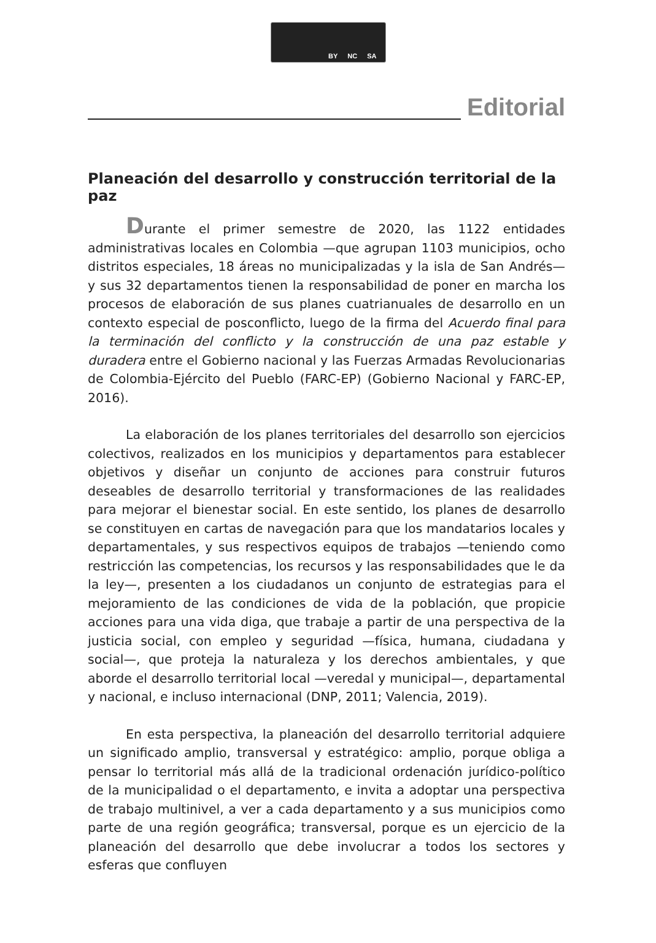BY NC SA
Editorial
Planeación del desarrollo y construcción territorial de la paz
Durante el primer semestre de 2020, las 1122 entidades administrativas locales en Colombia —que agrupan 1103 municipios, ocho distritos especiales, 18 áreas no municipalizadas y la isla de San Andrés— y sus 32 departamentos tienen la responsabilidad de poner en marcha los procesos de elaboración de sus planes cuatrianuales de desarrollo en un contexto especial de posconflicto, luego de la firma del Acuerdo final para la terminación del conflicto y la construcción de una paz estable y duradera entre el Gobierno nacional y las Fuerzas Armadas Revolucionarias de Colombia-Ejército del Pueblo (FARC-EP) (Gobierno Nacional y FARC-EP, 2016).
La elaboración de los planes territoriales del desarrollo son ejercicios colectivos, realizados en los municipios y departamentos para establecer objetivos y diseñar un conjunto de acciones para construir futuros deseables de desarrollo territorial y transformaciones de las realidades para mejorar el bienestar social. En este sentido, los planes de desarrollo se constituyen en cartas de navegación para que los mandatarios locales y departamentales, y sus respectivos equipos de trabajos —teniendo como restricción las competencias, los recursos y las responsabilidades que le da la ley—, presenten a los ciudadanos un conjunto de estrategias para el mejoramiento de las condiciones de vida de la población, que propicie acciones para una vida diga, que trabaje a partir de una perspectiva de la justicia social, con empleo y seguridad —física, humana, ciudadana y social—, que proteja la naturaleza y los derechos ambientales, y que aborde el desarrollo territorial local —veredal y municipal—, departamental y nacional, e incluso internacional (DNP, 2011; Valencia, 2019).
En esta perspectiva, la planeación del desarrollo territorial adquiere un significado amplio, transversal y estratégico: amplio, porque obliga a pensar lo territorial más allá de la tradicional ordenación jurídico-político de la municipalidad o el departamento, e invita a adoptar una perspectiva de trabajo multinivel, a ver a cada departamento y a sus municipios como parte de una región geográfica; transversal, porque es un ejercicio de la planeación del desarrollo que debe involucrar a todos los sectores y esferas que confluyen